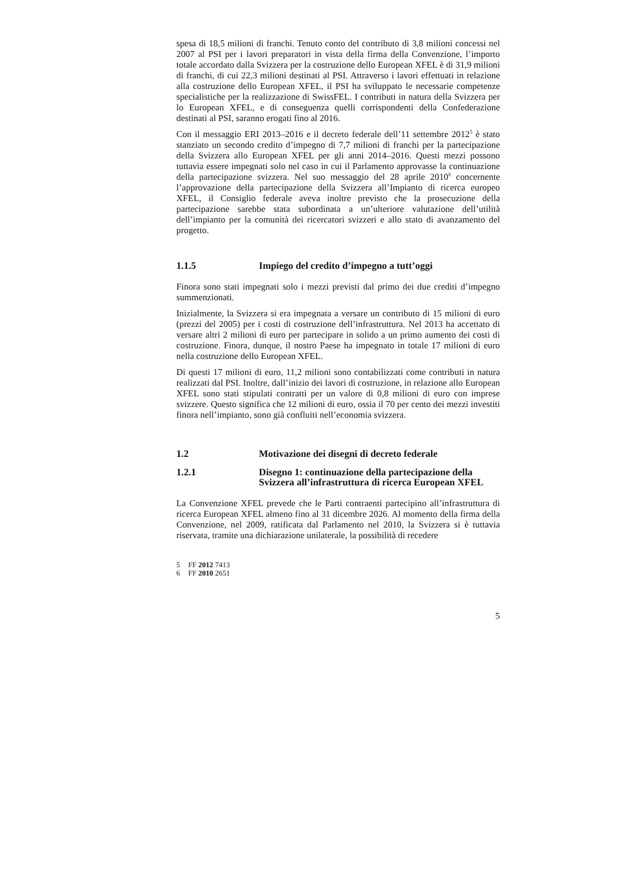spesa di 18,5 milioni di franchi. Tenuto conto del contributo di 3,8 milioni concessi nel 2007 al PSI per i lavori preparatori in vista della firma della Convenzione, l’importo totale accordato dalla Svizzera per la costruzione dello European XFEL è di 31,9 milioni di franchi, di cui 22,3 milioni destinati al PSI. Attraverso i lavori effettuati in relazione alla costruzione dello European XFEL, il PSI ha sviluppato le necessarie competenze specialistiche per la realizzazione di SwissFEL. I contributi in natura della Svizzera per lo European XFEL, e di conseguenza quelli corrispondenti della Confederazione destinati al PSI, saranno erogati fino al 2016.
Con il messaggio ERI 2013–2016 e il decreto federale dell’11 settembre 2012<sup>5</sup> è stato stanziato un secondo credito d’impegno di 7,7 milioni di franchi per la partecipazione della Svizzera allo European XFEL per gli anni 2014–2016. Questi mezzi possono tuttavia essere impegnati solo nel caso in cui il Parlamento approvasse la continuazione della partecipazione svizzera. Nel suo messaggio del 28 aprile 2010<sup>6</sup> concernente l’approvazione della partecipazione della Svizzera all’Impianto di ricerca europeo XFEL, il Consiglio federale aveva inoltre previsto che la prosecuzione della partecipazione sarebbe stata subordinata a un’ulteriore valutazione dell’utilità dell’impianto per la comunità dei ricercatori svizzeri e allo stato di avanzamento del progetto.
1.1.5 Impiego del credito d’impegno a tutt’oggi
Finora sono stati impegnati solo i mezzi previsti dal primo dei due crediti d’impegno summenzionati.
Inizialmente, la Svizzera si era impegnata a versare un contributo di 15 milioni di euro (prezzi del 2005) per i costi di costruzione dell’infrastruttura. Nel 2013 ha accettato di versare altri 2 milioni di euro per partecipare in solido a un primo aumento dei costi di costruzione. Finora, dunque, il nostro Paese ha impegnato in totale 17 milioni di euro nella costruzione dello European XFEL.
Di questi 17 milioni di euro, 11,2 milioni sono contabilizzati come contributi in natura realizzati dal PSI. Inoltre, dall’inizio dei lavori di costruzione, in relazione allo European XFEL sono stati stipulati contratti per un valore di 0,8 milioni di euro con imprese svizzere. Questo significa che 12 milioni di euro, ossia il 70 per cento dei mezzi investiti finora nell’impianto, sono già confluiti nell’economia svizzera.
1.2 Motivazione dei disegni di decreto federale
1.2.1 Disegno 1: continuazione della partecipazione della Svizzera all’infrastruttura di ricerca European XFEL
La Convenzione XFEL prevede che le Parti contraenti partecipino all’infrastruttura di ricerca European XFEL almeno fino al 31 dicembre 2026. Al momento della firma della Convenzione, nel 2009, ratificata dal Parlamento nel 2010, la Svizzera si è tuttavia riservata, tramite una dichiarazione unilaterale, la possibilità di recedere
5 FF 2012 7413
6 FF 2010 2651
5